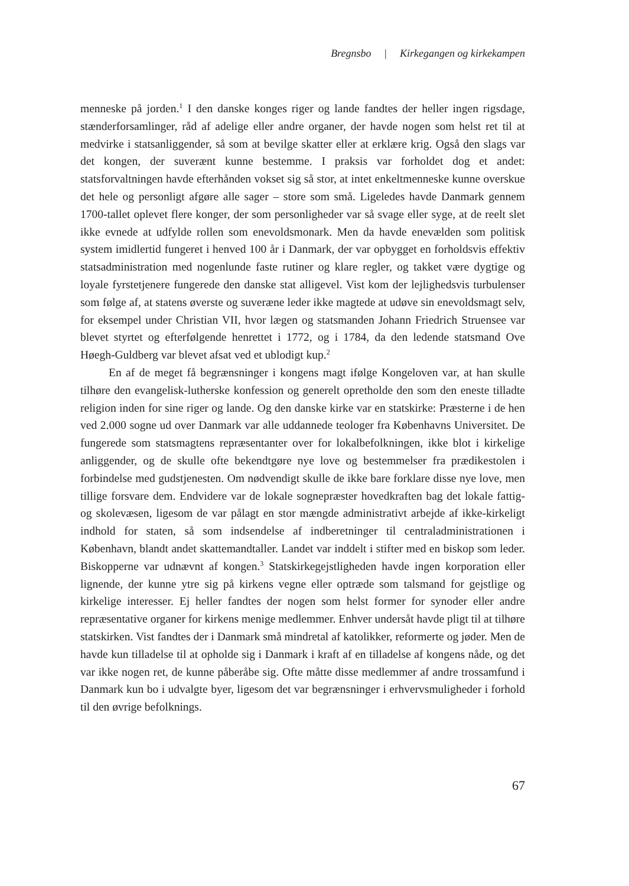Bregnsbo | Kirkegangen og kirkekampen
menneske på jorden.<sup>1</sup> I den danske konges riger og lande fandtes der heller ingen rigsdage, stænderforsamlinger, råd af adelige eller andre organer, der havde nogen som helst ret til at medvirke i statsanliggender, så som at bevilge skatter eller at erklære krig. Også den slags var det kongen, der suverænt kunne bestemme. I praksis var forholdet dog et andet: statsforvaltningen havde efterhånden vokset sig så stor, at intet enkeltmenneske kunne overskue det hele og personligt afgøre alle sager – store som små. Ligeledes havde Danmark gennem 1700-tallet oplevet flere konger, der som personligheder var så svage eller syge, at de reelt slet ikke evnede at udfylde rollen som enevoldsmonark. Men da havde enevælden som politisk system imidlertid fungeret i henved 100 år i Danmark, der var opbygget en forholdsvis effektiv statsadministration med nogenlunde faste rutiner og klare regler, og takket være dygtige og loyale fyrstetjenere fungerede den danske stat alligevel. Vist kom der lejlighedsvis turbulenser som følge af, at statens øverste og suveræne leder ikke magtede at udøve sin enevoldsmagt selv, for eksempel under Christian VII, hvor lægen og statsmanden Johann Friedrich Struensee var blevet styrtet og efterfølgende henrettet i 1772, og i 1784, da den ledende statsmand Ove Høegh-Guldberg var blevet afsat ved et ublodigt kup.<sup>2</sup>
En af de meget få begrænsninger i kongens magt ifølge Kongeloven var, at han skulle tilhøre den evangelisk-lutherske konfession og generelt opretholde den som den eneste tilladte religion inden for sine riger og lande. Og den danske kirke var en statskirke: Præsterne i de hen ved 2.000 sogne ud over Danmark var alle uddannede teologer fra Københavns Universitet. De fungerede som statsmagtens repræsentanter over for lokalbefolkningen, ikke blot i kirkelige anliggender, og de skulle ofte bekendtgøre nye love og bestemmelser fra prædikestolen i forbindelse med gudstjenesten. Om nødvendigt skulle de ikke bare forklare disse nye love, men tillige forsvare dem. Endvidere var de lokale sognepræster hovedkraften bag det lokale fattig- og skolevæsen, ligesom de var pålagt en stor mængde administrativt arbejde af ikke-kirkeligt indhold for staten, så som indsendelse af indberetninger til centraladministrationen i København, blandt andet skattemandtaller. Landet var inddelt i stifter med en biskop som leder. Biskopperne var udnævnt af kongen.<sup>3</sup> Statskirkegejstligheden havde ingen korporation eller lignende, der kunne ytre sig på kirkens vegne eller optræde som talsmand for gejstlige og kirkelige interesser. Ej heller fandtes der nogen som helst former for synoder eller andre repræsentative organer for kirkens menige medlemmer. Enhver undersåt havde pligt til at tilhøre statskirken. Vist fandtes der i Danmark små mindretal af katolikker, reformerte og jøder. Men de havde kun tilladelse til at opholde sig i Danmark i kraft af en tilladelse af kongens nåde, og det var ikke nogen ret, de kunne påberåbe sig. Ofte måtte disse medlemmer af andre trossamfund i Danmark kun bo i udvalgte byer, ligesom det var begrænsninger i erhvervsmuligheder i forhold til den øvrige befolknings.
67